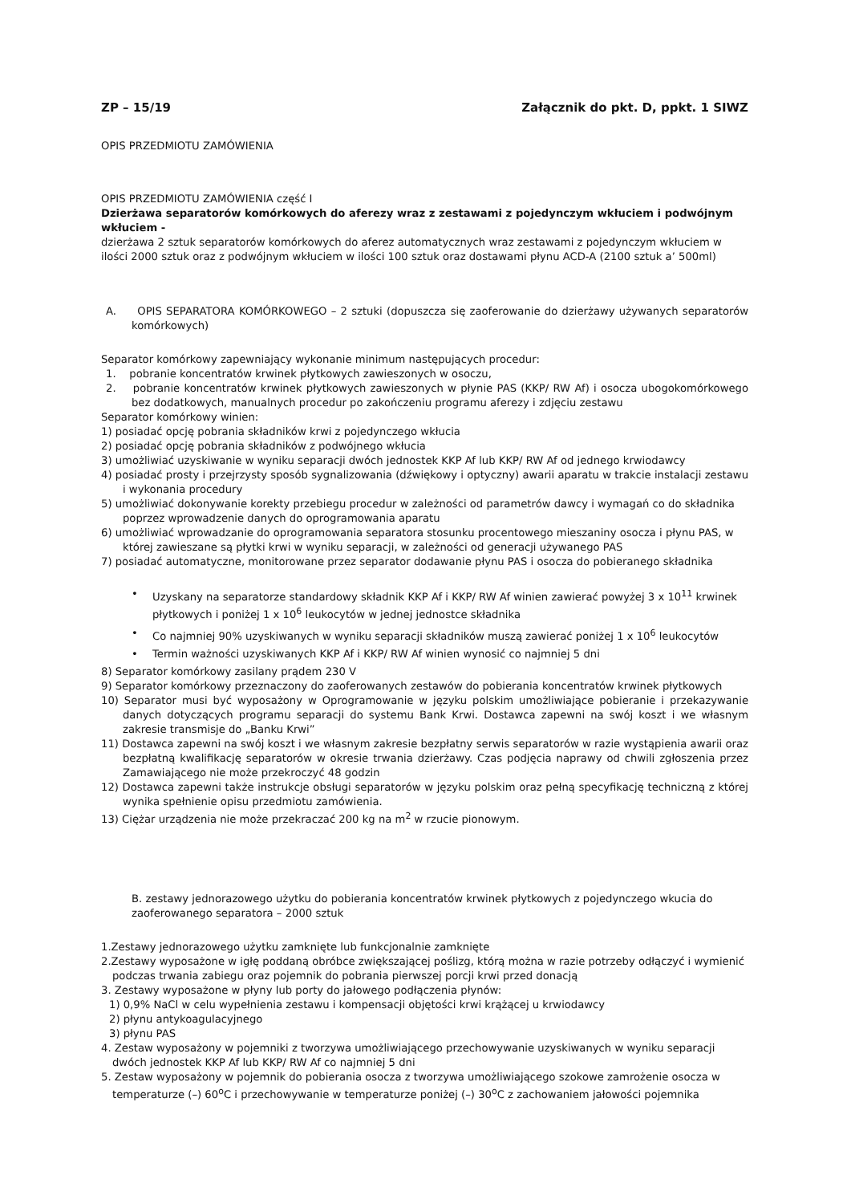ZP – 15/19 Załącznik do pkt. D, ppkt. 1 SIWZ
OPIS PRZEDMIOTU ZAMÓWIENIA
OPIS PRZEDMIOTU ZAMÓWIENIA część I
Dzierżawa separatorów komórkowych do aferezy wraz z zestawami z pojedynczym wkłuciem i podwójnym wkłuciem -
dzierżawa 2 sztuk separatorów komórkowych do aferez automatycznych wraz zestawami z pojedynczym wkłuciem w ilości 2000 sztuk oraz z podwójnym wkłuciem w ilości 100 sztuk oraz dostawami płynu ACD-A (2100 sztuk a’ 500ml)
A. OPIS SEPARATORA KOMÓRKOWEGO – 2 sztuki (dopuszcza się zaoferowanie do dzierżawy używanych separatorów komórkowych)
Separator komórkowy zapewniający wykonanie minimum następujących procedur:
1. pobranie koncentratów krwinek płytkowych zawieszonych w osoczu,
2. pobranie koncentratów krwinek płytkowych zawieszonych w płynie PAS (KKP/ RW Af) i osocza ubogokomórkowego bez dodatkowych, manualnych procedur po zakończeniu programu aferezy i zdjęciu zestawu
Separator komórkowy winien:
1) posiadać opcję pobrania składników krwi z pojedynczego wkłucia
2) posiadać opcję pobrania składników z podwójnego wkłucia
3) umożliwiać uzyskiwanie w wyniku separacji dwóch jednostek KKP Af lub KKP/ RW Af od jednego krwiodawcy
4) posiadać prosty i przejrzysty sposób sygnalizowania (dźwiękowy i optyczny) awarii aparatu w trakcie instalacji zestawu i wykonania procedury
5) umożliwiać dokonywanie korekty przebiegu procedur w zależności od parametrów dawcy i wymagań co do składnika poprzez wprowadzenie danych do oprogramowania aparatu
6) umożliwiać wprowadzanie do oprogramowania separatora stosunku procentowego mieszaniny osocza i płynu PAS, w której zawieszane są płytki krwi w wyniku separacji, w zależności od generacji używanego PAS
7) posiadać automatyczne, monitorowane przez separator dodawanie płynu PAS i osocza do pobieranego składnika
• Uzyskany na separatorze standardowy składnik KKP Af i KKP/ RW Af winien zawierać powyżej 3 x 10<sup>11</sup> krwinek płytkowych i poniżej 1 x 10<sup>6</sup> leukocytów w jednej jednostce składnika
• Co najmniej 90% uzyskiwanych w wyniku separacji składników muszą zawierać poniżej 1 x 10<sup>6</sup> leukocytów
• Termin ważności uzyskiwanych KKP Af i KKP/ RW Af winien wynosić co najmniej 5 dni
8) Separator komórkowy zasilany prądem 230 V
9) Separator komórkowy przeznaczony do zaoferowanych zestawów do pobierania koncentratów krwinek płytkowych
10) Separator musi być wyposażony w Oprogramowanie w języku polskim umożliwiające pobieranie i przekazywanie danych dotyczących programu separacji do systemu Bank Krwi. Dostawca zapewni na swój koszt i we własnym zakresie transmisje do „Banku Krwi”
11) Dostawca zapewni na swój koszt i we własnym zakresie bezpłatny serwis separatorów w razie wystąpienia awarii oraz bezpłatną kwalifikację separatorów w okresie trwania dzierżawy. Czas podjęcia naprawy od chwili zgłoszenia przez Zamawiającego nie może przekroczyć 48 godzin
12) Dostawca zapewni także instrukcje obsługi separatorów w języku polskim oraz pełną specyfikację techniczną z której wynika spełnienie opisu przedmiotu zamówienia.
13) Ciężar urządzenia nie może przekraczać 200 kg na m<sup>2</sup> w rzucie pionowym.
B. zestawy jednorazowego użytku do pobierania koncentratów krwinek płytkowych z pojedynczego wkucia do zaoferowanego separatora – 2000 sztuk
1.Zestawy jednorazowego użytku zamknięte lub funkcjonalnie zamknięte
2.Zestawy wyposażone w igłę poddaną obróbce zwiększającej poślizg, którą można w razie potrzeby odłączyć i wymienić podczas trwania zabiegu oraz pojemnik do pobrania pierwszej porcji krwi przed donacją
3. Zestawy wyposażone w płyny lub porty do jałowego podłączenia płynów:
1) 0,9% NaCl w celu wypełnienia zestawu i kompensacji objętości krwi krążącej u krwiodawcy
2) płynu antykoagulacyjnego
3) płynu PAS
4. Zestaw wyposażony w pojemniki z tworzywa umożliwiającego przechowywanie uzyskiwanych w wyniku separacji dwóch jednostek KKP Af lub KKP/ RW Af co najmniej 5 dni
5. Zestaw wyposażony w pojemnik do pobierania osocza z tworzywa umożliwiającego szokowe zamrożenie osocza w temperaturze (–) 60<sup>o</sup>C i przechowywanie w temperaturze poniżej (–) 30<sup>o</sup>C z zachowaniem jałowości pojemnika